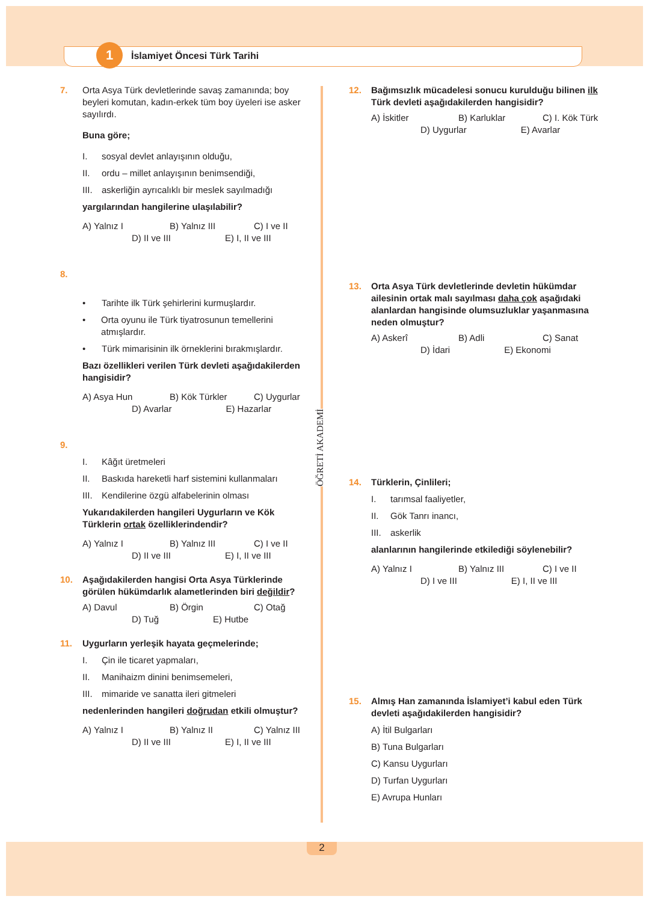1 İslamiyet Öncesi Türk Tarihi
ÖĞRETİ AKADEMİ
7. Orta Asya Türk devletlerinde savaş zamanında; boy beyleri komutan, kadın-erkek tüm boy üyeleri ise asker sayılırdı.
Buna göre;
I. sosyal devlet anlayışının olduğu,
II. ordu – millet anlayışının benimsendiği,
III. askerliğin ayrıcalıklı bir meslek sayılmadığı
yargılarından hangilerine ulaşılabilir?
A) Yalnız I
B) Yalnız III
C) I ve II
D) II ve III E) I, II ve III
8.
• Tarihte ilk Türk şehirlerini kurmuşlardır.
• Orta oyunu ile Türk tiyatrosunun temellerini atmışlardır.
• Türk mimarisinin ilk örneklerini bırakmışlardır.
Bazı özellikleri verilen Türk devleti aşağıdakilerden hangisidir?
A) Asya Hun
B) Kök Türkler
C) Uygurlar
D) Avarlar E) Hazarlar
9.
I. Kâğıt üretmeleri
II. Baskıda hareketli harf sistemini kullanmaları
III. Kendilerine özgü alfabelerinin olması
Yukarıdakilerden hangileri Uygurların ve Kök Türklerin ortak özelliklerindendir?
A) Yalnız I
B) Yalnız III
C) I ve II
D) II ve III E) I, II ve III
10. Aşağıdakilerden hangisi Orta Asya Türklerinde görülen hükümdarlık alametlerinden biri değildir?
A) Davul
B) Örgin
C) Otağ
D) Tuğ E) Hutbe
11. Uygurların yerleşik hayata geçmelerinde;
I. Çin ile ticaret yapmaları,
II. Manihaizm dinini benimsemeleri,
III. mimaride ve sanatta ileri gitmeleri
nedenlerinden hangileri doğrudan etkili olmuştur?
A) Yalnız I
B) Yalnız II
C) Yalnız III
D) II ve III E) I, II ve III
12. Bağımsızlık mücadelesi sonucu kurulduğu bilinen ilk Türk devleti aşağıdakilerden hangisidir?
A) İskitler
B) Karluklar
C) I. Kök Türk
D) Uygurlar E) Avarlar
13. Orta Asya Türk devletlerinde devletin hükümdar ailesinin ortak malı sayılması daha çok aşağıdaki alanlardan hangisinde olumsuzluklar yaşanmasına neden olmuştur?
A) Askerî
B) Adli
C) Sanat
D) İdari E) Ekonomi
14. Türklerin, Çinlileri;
I. tarımsal faaliyetler,
II. Gök Tanrı inancı,
III. askerlik
alanlarının hangilerinde etkilediği söylenebilir?
A) Yalnız I
B) Yalnız III
C) I ve II
D) I ve III E) I, II ve III
15. Almış Han zamanında İslamiyet’i kabul eden Türk devleti aşağıdakilerden hangisidir?
A) İtil Bulgarları
B) Tuna Bulgarları
C) Kansu Uygurları
D) Turfan Uygurları
E) Avrupa Hunları
2